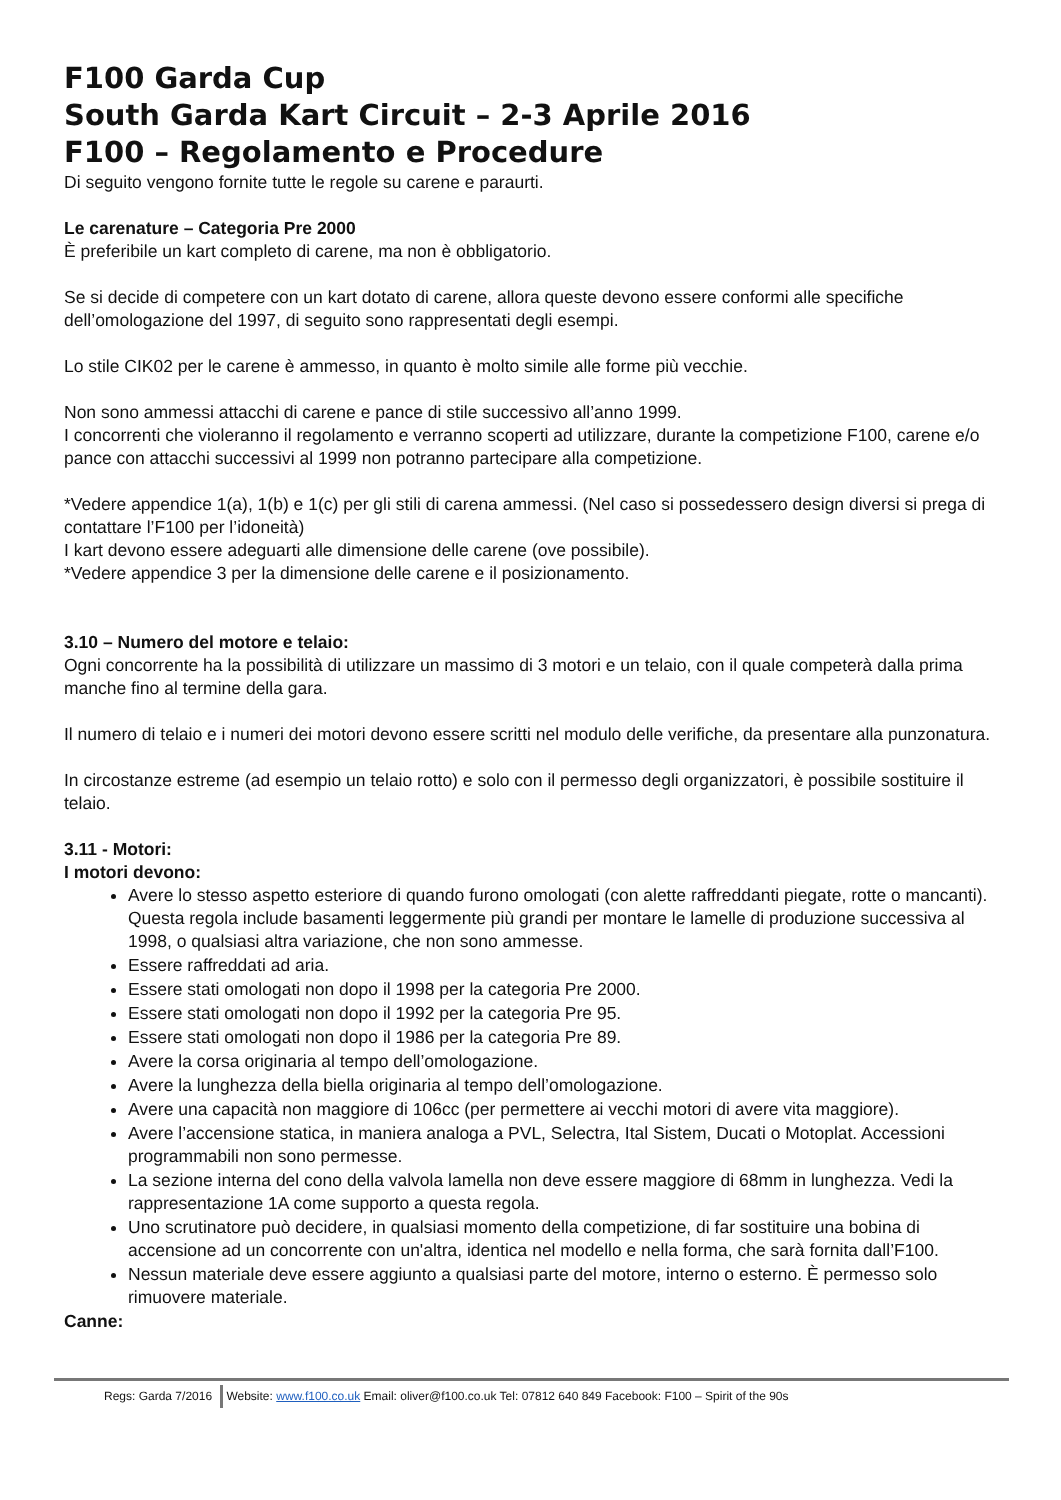F100 Garda Cup
South Garda Kart Circuit – 2-3 Aprile 2016
F100 – Regolamento e Procedure
Di seguito vengono fornite tutte le regole su carene e paraurti.
Le carenature – Categoria Pre 2000
È preferibile un kart completo di carene, ma non è obbligatorio.
Se si decide di competere con un kart dotato di carene, allora queste devono essere conformi alle specifiche dell’omologazione del 1997, di seguito sono rappresentati degli esempi.
Lo stile CIK02 per le carene è ammesso, in quanto è molto simile alle forme più vecchie.
Non sono ammessi attacchi di carene e pance di stile successivo all’anno 1999.
I concorrenti che violeranno il regolamento e verranno scoperti ad utilizzare, durante la competizione F100, carene e/o pance con attacchi successivi al 1999 non potranno partecipare alla competizione.
*Vedere appendice 1(a), 1(b) e 1(c) per gli stili di carena ammessi. (Nel caso si possedessero design diversi si prega di contattare l’F100 per l’idoneità)
I kart devono essere adeguarti alle dimensione delle carene (ove possibile).
*Vedere appendice 3 per la dimensione delle carene e il posizionamento.
3.10 – Numero del motore e telaio:
Ogni concorrente ha la possibilità di utilizzare un massimo di 3 motori e un telaio, con il quale competerà dalla prima manche fino al termine della gara.
Il numero di telaio e i numeri dei motori devono essere scritti nel modulo delle verifiche, da presentare alla punzonatura.
In circostanze estreme (ad esempio un telaio rotto) e solo con il permesso degli organizzatori, è possibile sostituire il telaio.
3.11 - Motori:
I motori devono:
Avere lo stesso aspetto esteriore di quando furono omologati (con alette raffreddanti piegate, rotte o mancanti). Questa regola include basamenti leggermente più grandi per montare le lamelle di produzione successiva al 1998, o qualsiasi altra variazione, che non sono ammesse.
Essere raffreddati ad aria.
Essere stati omologati non dopo il 1998 per la categoria Pre 2000.
Essere stati omologati non dopo il 1992 per la categoria Pre 95.
Essere stati omologati non dopo il 1986 per la categoria Pre 89.
Avere la corsa originaria al tempo dell’omologazione.
Avere la lunghezza della biella originaria al tempo dell’omologazione.
Avere una capacità non maggiore di 106cc (per permettere ai vecchi motori di avere vita maggiore).
Avere l’accensione statica, in maniera analoga a PVL, Selectra, Ital Sistem, Ducati o Motoplat. Accessioni programmabili non sono permesse.
La sezione interna del cono della valvola lamella non deve essere maggiore di 68mm in lunghezza. Vedi la rappresentazione 1A come supporto a questa regola.
Uno scrutinatore può decidere, in qualsiasi momento della competizione, di far sostituire una bobina di accensione ad un concorrente con un'altra, identica nel modello e nella forma, che sarà fornita dall’F100.
Nessun materiale deve essere aggiunto a qualsiasi parte del motore, interno o esterno. È permesso solo rimuovere materiale.
Canne:
Regs: Garda 7/2016 Website: www.f100.co.uk Email: oliver@f100.co.uk Tel: 07812 640 849 Facebook: F100 – Spirit of the 90s